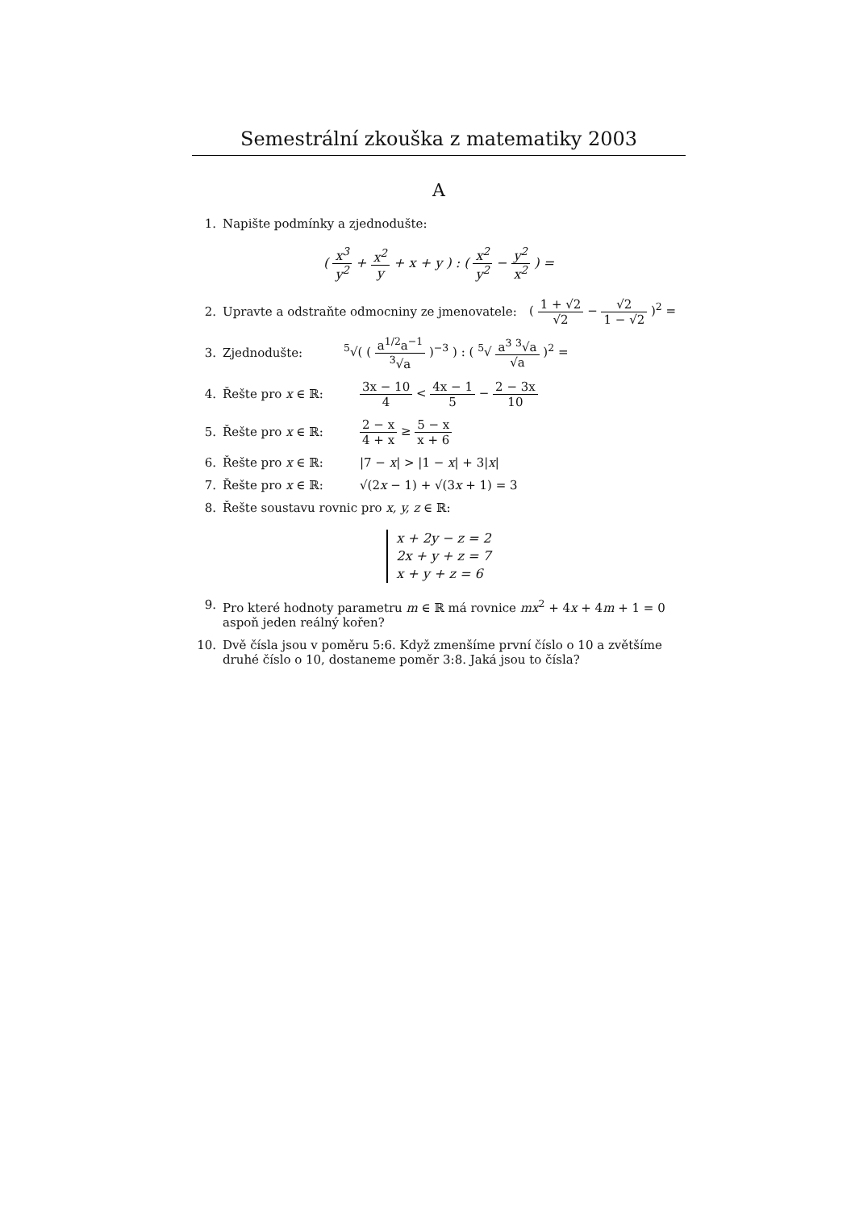Semestrální zkouška z matematiky 2003
A
1. Napište podmínky a zjednodušte:
( x<sup>3</sup> y<sup>2</sup> + x<sup>2</sup> y + x + y ) : ( x<sup>2</sup> y<sup>2</sup> − y<sup>2</sup> x<sup>2</sup> ) =
2. Upravte a odstraňte odmocniny ze jmenovatele: ( 1 + √2 √2 − √2 1 − √2 )<sup>2</sup> =
3. Zjednodušte: <sup>5</sup>√( ( a<sup>1/2</sup>a<sup>−1</sup><sup>3</sup>√a )<sup>−3</sup> ) : ( <sup>5</sup>√ a<sup>3</sup> <sup>3</sup>√a √a )<sup>2</sup> =
4. Řešte pro x ∈ ℝ: 3x − 10 4 < 4x − 1 5 − 2 − 3x 10
5. Řešte pro x ∈ ℝ: 2 − x 4 + x ≥ 5 − x x + 6
6. Řešte pro x ∈ ℝ: |7 − x| > |1 − x| + 3|x|
7. Řešte pro x ∈ ℝ: √(2x − 1) + √(3x + 1) = 3
8. Řešte soustavu rovnic pro x, y, z ∈ ℝ:
x + 2y − z = 2
2x + y + z = 7
x + y + z = 6
9. Pro které hodnoty parametru m ∈ ℝ má rovnice mx<sup>2</sup> + 4x + 4m + 1 = 0 aspoň jeden reálný kořen?
10. Dvě čísla jsou v poměru 5:6. Když zmenšíme první číslo o 10 a zvětšíme druhé číslo o 10, dostaneme poměr 3:8. Jaká jsou to čísla?